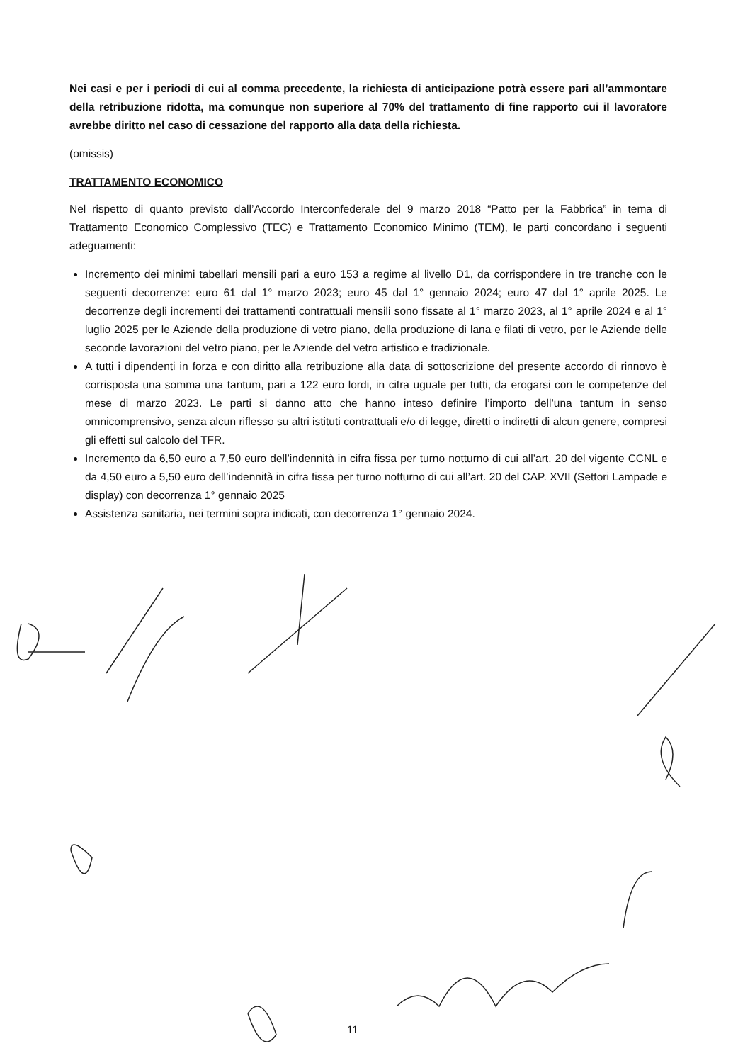Nei casi e per i periodi di cui al comma precedente, la richiesta di anticipazione potrà essere pari all’ammontare della retribuzione ridotta, ma comunque non superiore al 70% del trattamento di fine rapporto cui il lavoratore avrebbe diritto nel caso di cessazione del rapporto alla data della richiesta.
(omissis)
TRATTAMENTO ECONOMICO
Nel rispetto di quanto previsto dall’Accordo Interconfederale del 9 marzo 2018 “Patto per la Fabbrica” in tema di Trattamento Economico Complessivo (TEC) e Trattamento Economico Minimo (TEM), le parti concordano i seguenti adeguamenti:
Incremento dei minimi tabellari mensili pari a euro 153 a regime al livello D1, da corrispondere in tre tranche con le seguenti decorrenze: euro 61 dal 1° marzo 2023; euro 45 dal 1° gennaio 2024; euro 47 dal 1° aprile 2025. Le decorrenze degli incrementi dei trattamenti contrattuali mensili sono fissate al 1° marzo 2023, al 1° aprile 2024 e al 1° luglio 2025 per le Aziende della produzione di vetro piano, della produzione di lana e filati di vetro, per le Aziende delle seconde lavorazioni del vetro piano, per le Aziende del vetro artistico e tradizionale.
A tutti i dipendenti in forza e con diritto alla retribuzione alla data di sottoscrizione del presente accordo di rinnovo è corrisposta una somma una tantum, pari a 122 euro lordi, in cifra uguale per tutti, da erogarsi con le competenze del mese di marzo 2023. Le parti si danno atto che hanno inteso definire l’importo dell’una tantum in senso omnicomprensivo, senza alcun riflesso su altri istituti contrattuali e/o di legge, diretti o indiretti di alcun genere, compresi gli effetti sul calcolo del TFR.
Incremento da 6,50 euro a 7,50 euro dell’indennità in cifra fissa per turno notturno di cui all’art. 20 del vigente CCNL e da 4,50 euro a 5,50 euro dell’indennità in cifra fissa per turno notturno di cui all’art. 20 del CAP. XVII (Settori Lampade e display) con decorrenza 1° gennaio 2025
Assistenza sanitaria, nei termini sopra indicati, con decorrenza 1° gennaio 2024.
11